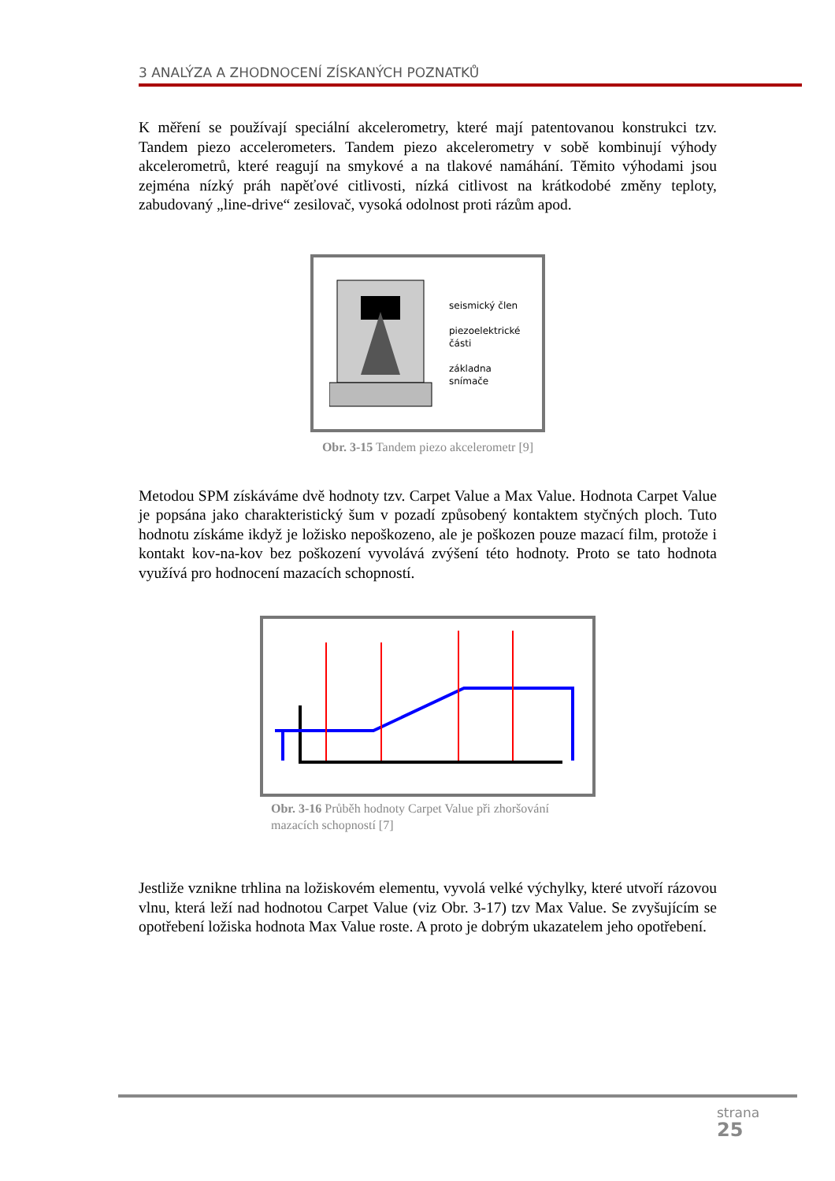3 ANALÝZA A ZHODNOCENÍ ZÍSKANÝCH POZNATKŮ
K měření se používají speciální akcelerometry, které mají patentovanou konstrukci tzv. Tandem piezo accelerometers. Tandem piezo akcelerometry v sobě kombinují výhody akcelerometrů, které reagují na smykové a na tlakové namáhání. Těmito výhodami jsou zejména nízký práh napěťové citlivosti, nízká citlivost na krátkodobé změny teploty, zabudovaný „line-drive“ zesilovač, vysoká odolnost proti rázům apod.
seismický člen
piezoelektrické
části
základna
snímače
Obr. 3-15 Tandem piezo akcelerometr [9]
Metodou SPM získáváme dvě hodnoty tzv. Carpet Value a Max Value. Hodnota Carpet Value je popsána jako charakteristický šum v pozadí způsobený kontaktem styčných ploch. Tuto hodnotu získáme ikdyž je ložisko nepoškozeno, ale je poškozen pouze mazací film, protože i kontakt kov-na-kov bez poškození vyvolává zvýšení této hodnoty. Proto se tato hodnota využívá pro hodnocení mazacích schopností.
Obr. 3-16 Průběh hodnoty Carpet Value při zhoršování mazacích schopností [7]
Jestliže vznikne trhlina na ložiskovém elementu, vyvolá velké výchylky, které utvoří rázovou vlnu, která leží nad hodnotou Carpet Value (viz Obr. 3-17) tzv Max Value. Se zvyšujícím se opotřebení ložiska hodnota Max Value roste. A proto je dobrým ukazatelem jeho opotřebení.
strana
25